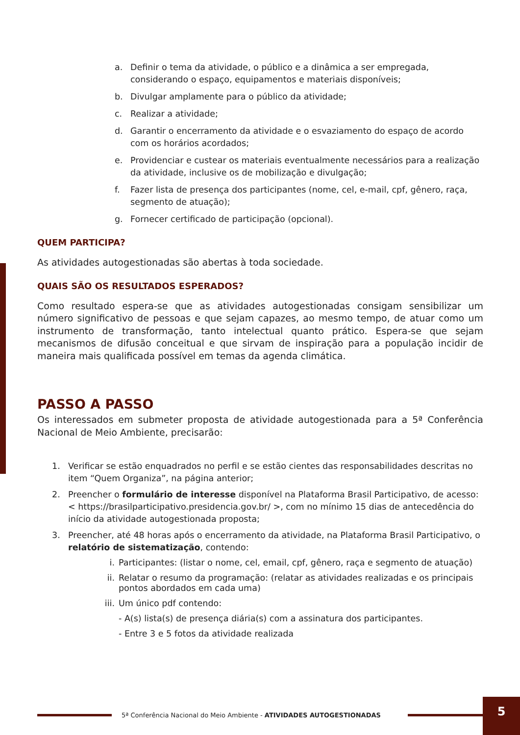a. Definir o tema da atividade, o público e a dinâmica a ser empregada, considerando o espaço, equipamentos e materiais disponíveis;
b. Divulgar amplamente para o público da atividade;
c. Realizar a atividade;
d. Garantir o encerramento da atividade e o esvaziamento do espaço de acordo com os horários acordados;
e. Providenciar e custear os materiais eventualmente necessários para a realização da atividade, inclusive os de mobilização e divulgação;
f. Fazer lista de presença dos participantes (nome, cel, e-mail, cpf, gênero, raça, segmento de atuação);
g. Fornecer certificado de participação (opcional).
QUEM PARTICIPA?
As atividades autogestionadas são abertas à toda sociedade.
QUAIS SÃO OS RESULTADOS ESPERADOS?
Como resultado espera-se que as atividades autogestionadas consigam sensibilizar um número significativo de pessoas e que sejam capazes, ao mesmo tempo, de atuar como um instrumento de transformação, tanto intelectual quanto prático. Espera-se que sejam mecanismos de difusão conceitual e que sirvam de inspiração para a população incidir de maneira mais qualificada possível em temas da agenda climática.
PASSO A PASSO
Os interessados em submeter proposta de atividade autogestionada para a 5ª Conferência Nacional de Meio Ambiente, precisarão:
1. Verificar se estão enquadrados no perfil e se estão cientes das responsabilidades descritas no item “Quem Organiza”, na página anterior;
2. Preencher o formulário de interesse disponível na Plataforma Brasil Participativo, de acesso: < https://brasilparticipativo.presidencia.gov.br/ >, com no mínimo 15 dias de antecedência do início da atividade autogestionada proposta;
3. Preencher, até 48 horas após o encerramento da atividade, na Plataforma Brasil Participativo, o relatório de sistematização, contendo:
i. Participantes: (listar o nome, cel, email, cpf, gênero, raça e segmento de atuação)
ii. Relatar o resumo da programação: (relatar as atividades realizadas e os principais pontos abordados em cada uma)
iii. Um único pdf contendo:
- A(s) lista(s) de presença diária(s) com a assinatura dos participantes.
- Entre 3 e 5 fotos da atividade realizada
5ª Conferência Nacional do Meio Ambiente - ATIVIDADES AUTOGESTIONADAS
5